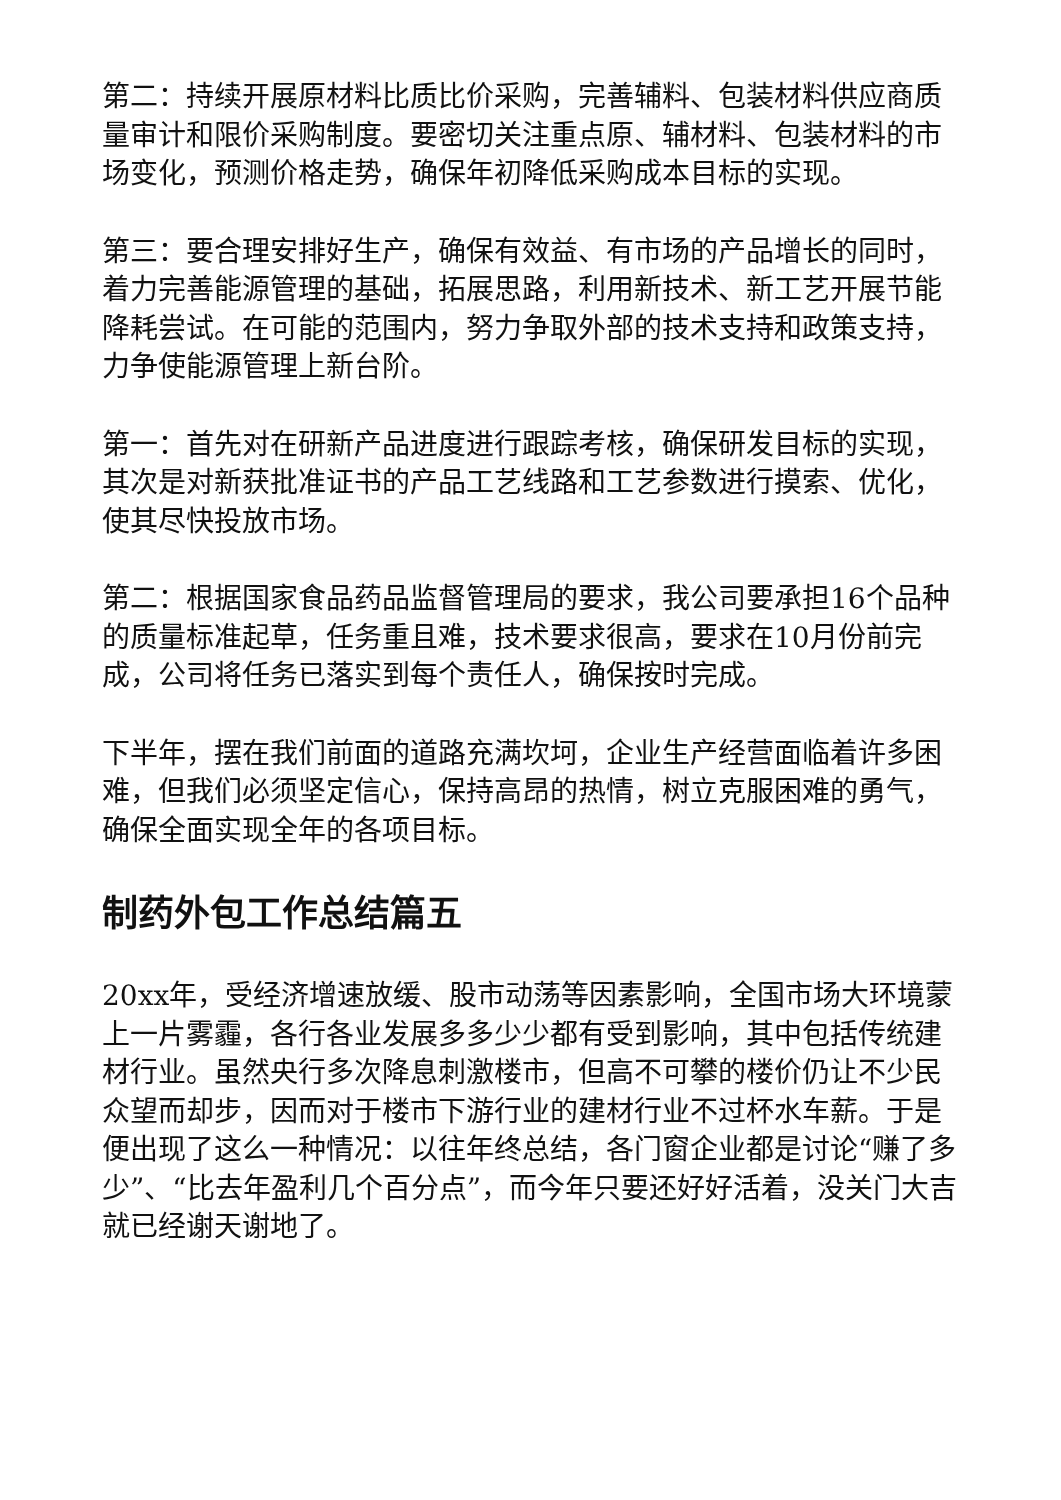第二：持续开展原材料比质比价采购，完善辅料、包装材料供应商质量审计和限价采购制度。要密切关注重点原、辅材料、包装材料的市场变化，预测价格走势，确保年初降低采购成本目标的实现。
第三：要合理安排好生产，确保有效益、有市场的产品增长的同时，着力完善能源管理的基础，拓展思路，利用新技术、新工艺开展节能降耗尝试。在可能的范围内，努力争取外部的技术支持和政策支持，力争使能源管理上新台阶。
第一：首先对在研新产品进度进行跟踪考核，确保研发目标的实现，其次是对新获批准证书的产品工艺线路和工艺参数进行摸索、优化，使其尽快投放市场。
第二：根据国家食品药品监督管理局的要求，我公司要承担16个品种的质量标准起草，任务重且难，技术要求很高，要求在10月份前完成，公司将任务已落实到每个责任人，确保按时完成。
下半年，摆在我们前面的道路充满坎坷，企业生产经营面临着许多困难，但我们必须坚定信心，保持高昂的热情，树立克服困难的勇气，确保全面实现全年的各项目标。
制药外包工作总结篇五
20xx年，受经济增速放缓、股市动荡等因素影响，全国市场大环境蒙上一片雾霾，各行各业发展多多少少都有受到影响，其中包括传统建材行业。虽然央行多次降息刺激楼市，但高不可攀的楼价仍让不少民众望而却步，因而对于楼市下游行业的建材行业不过杯水车薪。于是便出现了这么一种情况：以往年终总结，各门窗企业都是讨论“赚了多少”、“比去年盈利几个百分点”，而今年只要还好好活着，没关门大吉就已经谢天谢地了。